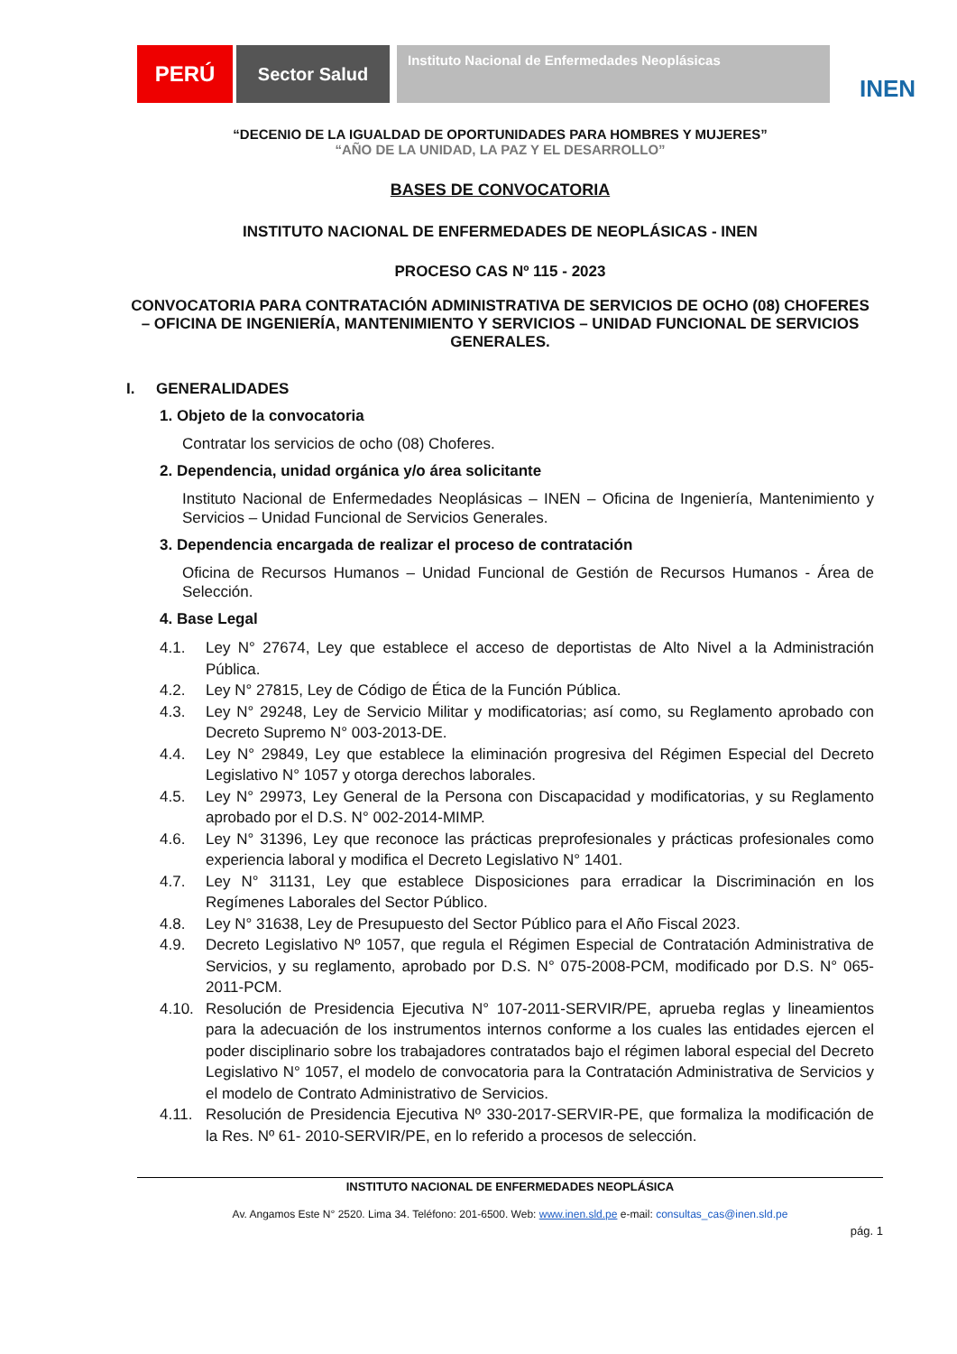PERÚ
Sector Salud
Instituto Nacional de Enfermedades Neoplásicas
INEN
“DECENIO DE LA IGUALDAD DE OPORTUNIDADES PARA HOMBRES Y MUJERES”
“AÑO DE LA UNIDAD, LA PAZ Y EL DESARROLLO”
BASES DE CONVOCATORIA
INSTITUTO NACIONAL DE ENFERMEDADES DE NEOPLÁSICAS - INEN
PROCESO CAS Nº 115 - 2023
CONVOCATORIA PARA CONTRATACIÓN ADMINISTRATIVA DE SERVICIOS DE OCHO (08) CHOFERES – OFICINA DE INGENIERÍA, MANTENIMIENTO Y SERVICIOS – UNIDAD FUNCIONAL DE SERVICIOS GENERALES.
I. GENERALIDADES
1. Objeto de la convocatoria
Contratar los servicios de ocho (08) Choferes.
2. Dependencia, unidad orgánica y/o área solicitante
Instituto Nacional de Enfermedades Neoplásicas – INEN – Oficina de Ingeniería, Mantenimiento y Servicios – Unidad Funcional de Servicios Generales.
3. Dependencia encargada de realizar el proceso de contratación
Oficina de Recursos Humanos – Unidad Funcional de Gestión de Recursos Humanos - Área de Selección.
4. Base Legal
4.1. Ley N° 27674, Ley que establece el acceso de deportistas de Alto Nivel a la Administración Pública.
4.2. Ley N° 27815, Ley de Código de Ética de la Función Pública.
4.3. Ley N° 29248, Ley de Servicio Militar y modificatorias; así como, su Reglamento aprobado con Decreto Supremo N° 003-2013-DE.
4.4. Ley N° 29849, Ley que establece la eliminación progresiva del Régimen Especial del Decreto Legislativo N° 1057 y otorga derechos laborales.
4.5. Ley N° 29973, Ley General de la Persona con Discapacidad y modificatorias, y su Reglamento aprobado por el D.S. N° 002-2014-MIMP.
4.6. Ley N° 31396, Ley que reconoce las prácticas preprofesionales y prácticas profesionales como experiencia laboral y modifica el Decreto Legislativo N° 1401.
4.7. Ley N° 31131, Ley que establece Disposiciones para erradicar la Discriminación en los Regímenes Laborales del Sector Público.
4.8. Ley N° 31638, Ley de Presupuesto del Sector Público para el Año Fiscal 2023.
4.9. Decreto Legislativo Nº 1057, que regula el Régimen Especial de Contratación Administrativa de Servicios, y su reglamento, aprobado por D.S. N° 075-2008-PCM, modificado por D.S. N° 065-2011-PCM.
4.10. Resolución de Presidencia Ejecutiva N° 107-2011-SERVIR/PE, aprueba reglas y lineamientos para la adecuación de los instrumentos internos conforme a los cuales las entidades ejercen el poder disciplinario sobre los trabajadores contratados bajo el régimen laboral especial del Decreto Legislativo N° 1057, el modelo de convocatoria para la Contratación Administrativa de Servicios y el modelo de Contrato Administrativo de Servicios.
4.11. Resolución de Presidencia Ejecutiva Nº 330-2017-SERVIR-PE, que formaliza la modificación de la Res. Nº 61- 2010-SERVIR/PE, en lo referido a procesos de selección.
INSTITUTO NACIONAL DE ENFERMEDADES NEOPLÁSICA
Av. Angamos Este N° 2520. Lima 34. Teléfono: 201-6500. Web: www.inen.sld.pe e-mail: consultas_cas@inen.sld.pe
pág. 1